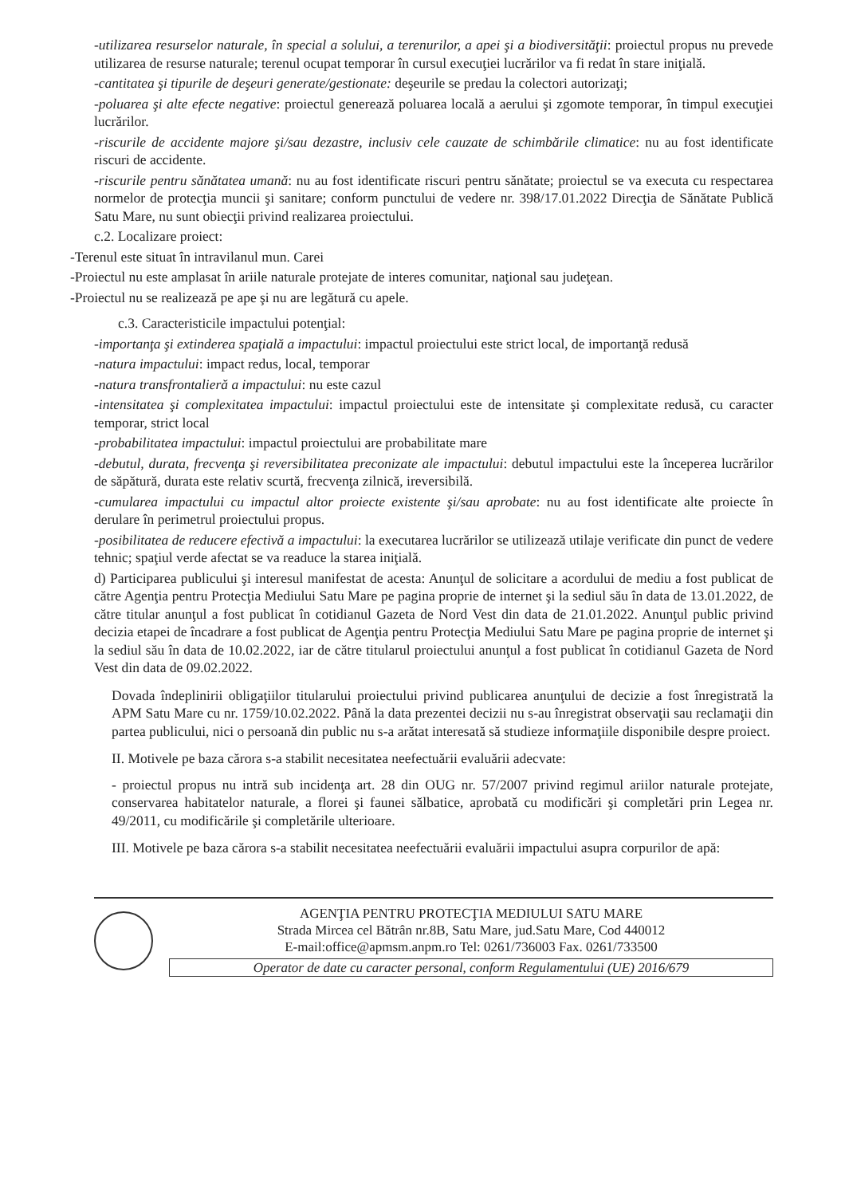-utilizarea resurselor naturale, în special a solului, a terenurilor, a apei şi a biodiversităţii: proiectul propus nu prevede utilizarea de resurse naturale; terenul ocupat temporar în cursul execuţiei lucrărilor va fi redat în stare iniţială.
-cantitatea şi tipurile de deşeuri generate/gestionate: deşeurile se predau la colectori autorizaţi;
-poluarea şi alte efecte negative: proiectul generează poluarea locală a aerului şi zgomote temporar, în timpul execuţiei lucrărilor.
-riscurile de accidente majore şi/sau dezastre, inclusiv cele cauzate de schimbările climatice: nu au fost identificate riscuri de accidente.
-riscurile pentru sănătatea umană: nu au fost identificate riscuri pentru sănătate; proiectul se va executa cu respectarea normelor de protecţia muncii şi sanitare; conform punctului de vedere nr. 398/17.01.2022 Direcţia de Sănătate Publică Satu Mare, nu sunt obiecţii privind realizarea proiectului.
c.2. Localizare proiect:
-Terenul este situat în intravilanul mun. Carei
-Proiectul nu este amplasat în ariile naturale protejate de interes comunitar, naţional sau judeţean.
-Proiectul nu se realizează pe ape şi nu are legătură cu apele.
c.3. Caracteristicile impactului potenţial:
-importanţa şi extinderea spaţială a impactului: impactul proiectului este strict local, de importanţă redusă
-natura impactului: impact redus, local, temporar
-natura transfrontalieră a impactului: nu este cazul
-intensitatea şi complexitatea impactului: impactul proiectului este de intensitate şi complexitate redusă, cu caracter temporar, strict local
-probabilitatea impactului: impactul proiectului are probabilitate mare
-debutul, durata, frecvenţa şi reversibilitatea preconizate ale impactului: debutul impactului este la începerea lucrărilor de săpătură, durata este relativ scurtă, frecvenţa zilnică, ireversibilă.
-cumularea impactului cu impactul altor proiecte existente şi/sau aprobate: nu au fost identificate alte proiecte în derulare în perimetrul proiectului propus.
-posibilitatea de reducere efectivă a impactului: la executarea lucrărilor se utilizează utilaje verificate din punct de vedere tehnic; spaţiul verde afectat se va readuce la starea iniţială.
d) Participarea publicului şi interesul manifestat de acesta: Anunţul de solicitare a acordului de mediu a fost publicat de către Agenţia pentru Protecţia Mediului Satu Mare pe pagina proprie de internet şi la sediul său în data de 13.01.2022, de către titular anunţul a fost publicat în cotidianul Gazeta de Nord Vest din data de 21.01.2022. Anunţul public privind decizia etapei de încadrare a fost publicat de Agenţia pentru Protecţia Mediului Satu Mare pe pagina proprie de internet şi la sediul său în data de 10.02.2022, iar de către titularul proiectului anunţul a fost publicat în cotidianul Gazeta de Nord Vest din data de 09.02.2022.
Dovada îndeplinirii obligaţiilor titularului proiectului privind publicarea anunţului de decizie a fost înregistrată la APM Satu Mare cu nr. 1759/10.02.2022. Până la data prezentei decizii nu s-au înregistrat observaţii sau reclamaţii din partea publicului, nici o persoană din public nu s-a arătat interesată să studieze informaţiile disponibile despre proiect.
II. Motivele pe baza cărora s-a stabilit necesitatea neefectuării evaluării adecvate:
- proiectul propus nu intră sub incidenţa art. 28 din OUG nr. 57/2007 privind regimul ariilor naturale protejate, conservarea habitatelor naturale, a florei şi faunei sălbatice, aprobată cu modificări şi completări prin Legea nr. 49/2011, cu modificările şi completările ulterioare.
III. Motivele pe baza cărora s-a stabilit necesitatea neefectuării evaluării impactului asupra corpurilor de apă:
AGENŢIA PENTRU PROTECŢIA MEDIULUI SATU MARE
Strada Mircea cel Bătrân nr.8B, Satu Mare, jud.Satu Mare, Cod 440012
E-mail:office@apmsm.anpm.ro Tel: 0261/736003 Fax. 0261/733500
Operator de date cu caracter personal, conform Regulamentului (UE) 2016/679